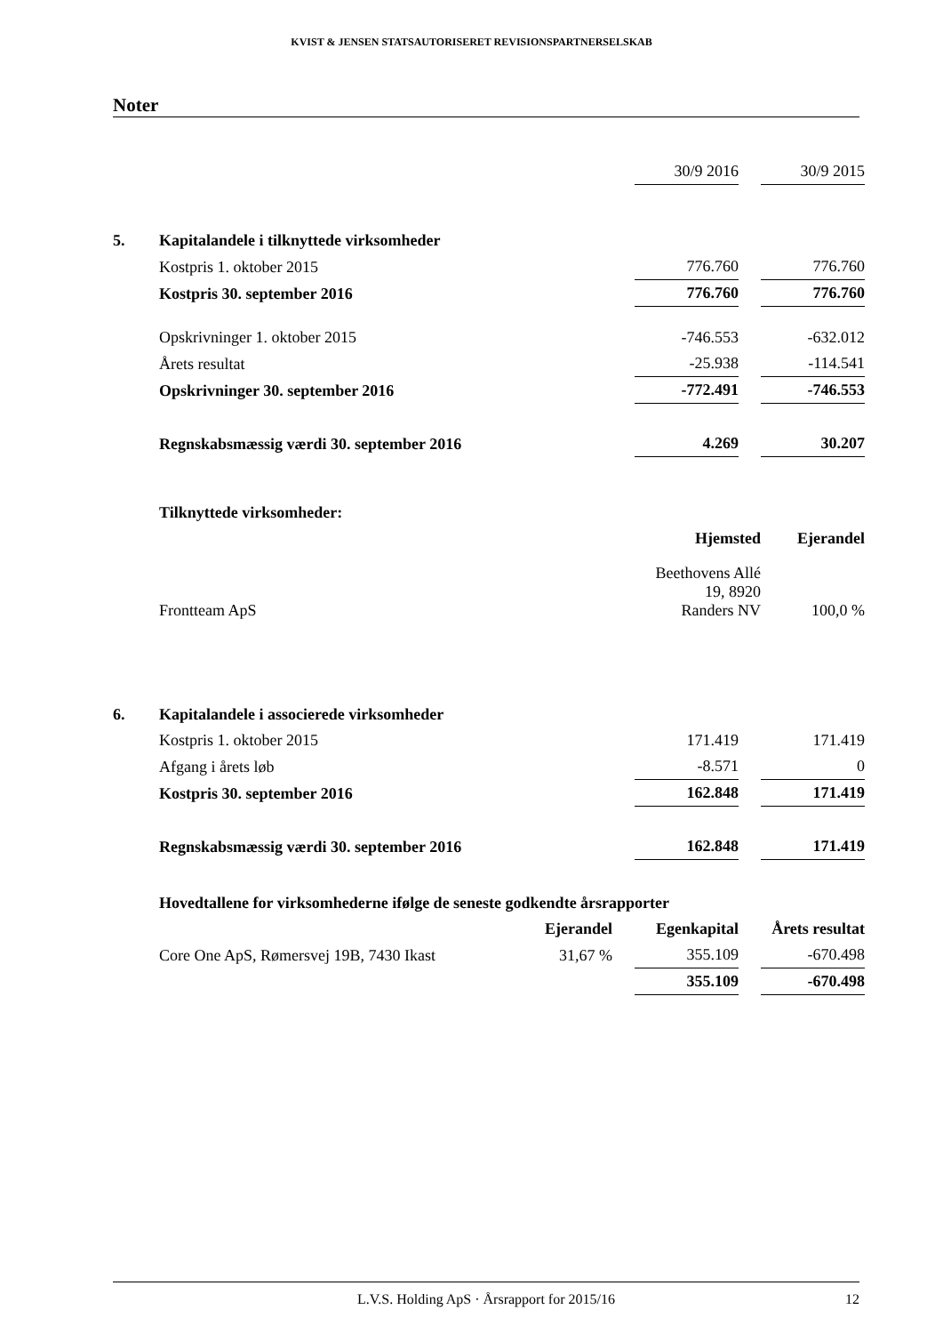KVIST & JENSEN STATSAUTORISERET REVISIONSPARTNERSELSKAB
Noter
| | | 30/9 2016 | | 30/9 2015 |
| 5. | Kapitalandele i tilknyttede virksomheder | | | |
| | Kostpris 1. oktober 2015 | 776.760 | | 776.760 |
| | Kostpris 30. september 2016 | 776.760 | | 776.760 |
| | Opskrivninger 1. oktober 2015 | -746.553 | | -632.012 |
| | Årets resultat | -25.938 | | -114.541 |
| | Opskrivninger 30. september 2016 | -772.491 | | -746.553 |
| | Regnskabsmæssig værdi 30. september 2016 | 4.269 | | 30.207 |
| | Tilknyttede virksomheder: | | | |
| | | Hjemsted | | Ejerandel |
| | Frontteam ApS | Beethovens Allé 19, 8920 Randers NV | | 100,0 % |
| 6. | Kapitalandele i associerede virksomheder | | | |
| | Kostpris 1. oktober 2015 | 171.419 | | 171.419 |
| | Afgang i årets løb | -8.571 | | 0 |
| | Kostpris 30. september 2016 | 162.848 | | 171.419 |
| | Regnskabsmæssig værdi 30. september 2016 | 162.848 | | 171.419 |
| | Hovedtallene for virksomhederne ifølge de seneste godkendte årsrapporter | | | |
| | Ejerandel | | Egenkapital | | Årets resultat |
| Core One ApS, Rømersvej 19B, 7430 Ikast | 31,67 % | | 355.109 | | -670.498 |
| | | | 355.109 | | -670.498 |
L.V.S. Holding ApS · Årsrapport for 2015/16 12